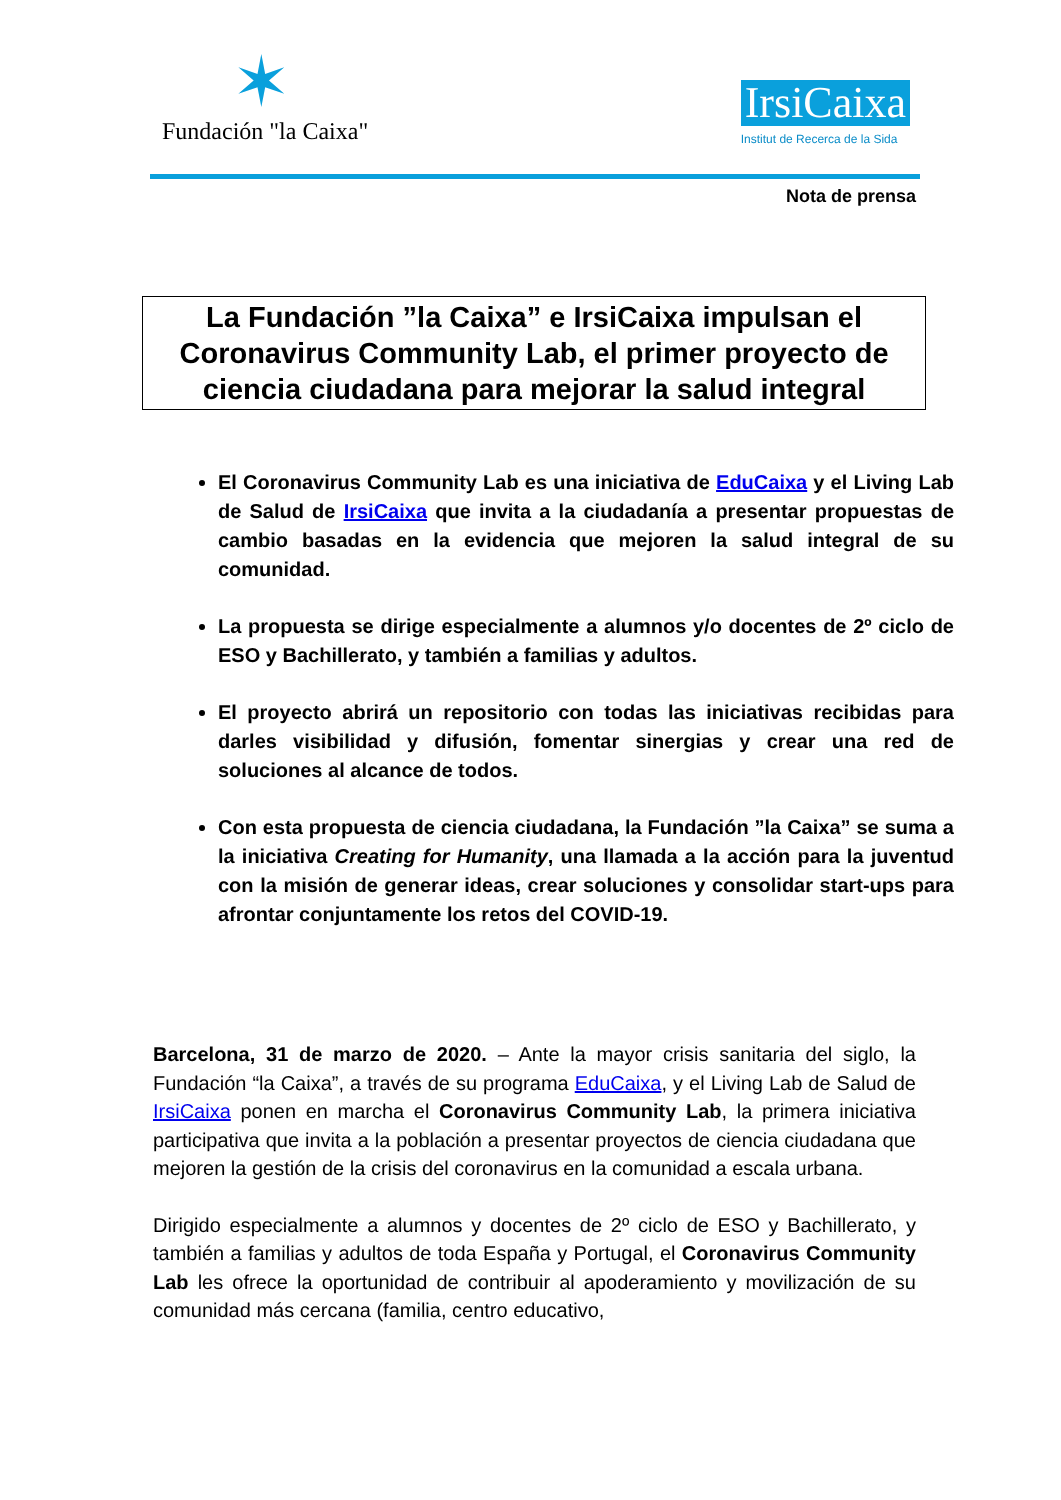✶
Fundación "la Caixa"
IrsiCaixa
Institut de Recerca de la Sida
Nota de prensa
La Fundación ”la Caixa” e IrsiCaixa impulsan el Coronavirus Community Lab, el primer proyecto de ciencia ciudadana para mejorar la salud integral
El Coronavirus Community Lab es una iniciativa de EduCaixa y el Living Lab de Salud de IrsiCaixa que invita a la ciudadanía a presentar propuestas de cambio basadas en la evidencia que mejoren la salud integral de su comunidad.
La propuesta se dirige especialmente a alumnos y/o docentes de 2º ciclo de ESO y Bachillerato, y también a familias y adultos.
El proyecto abrirá un repositorio con todas las iniciativas recibidas para darles visibilidad y difusión, fomentar sinergias y crear una red de soluciones al alcance de todos.
Con esta propuesta de ciencia ciudadana, la Fundación ”la Caixa” se suma a la iniciativa Creating for Humanity, una llamada a la acción para la juventud con la misión de generar ideas, crear soluciones y consolidar start-ups para afrontar conjuntamente los retos del COVID-19.
Barcelona, 31 de marzo de 2020. – Ante la mayor crisis sanitaria del siglo, la Fundación “la Caixa”, a través de su programa EduCaixa, y el Living Lab de Salud de IrsiCaixa ponen en marcha el Coronavirus Community Lab, la primera iniciativa participativa que invita a la población a presentar proyectos de ciencia ciudadana que mejoren la gestión de la crisis del coronavirus en la comunidad a escala urbana.
Dirigido especialmente a alumnos y docentes de 2º ciclo de ESO y Bachillerato, y también a familias y adultos de toda España y Portugal, el Coronavirus Community Lab les ofrece la oportunidad de contribuir al apoderamiento y movilización de su comunidad más cercana (familia, centro educativo,